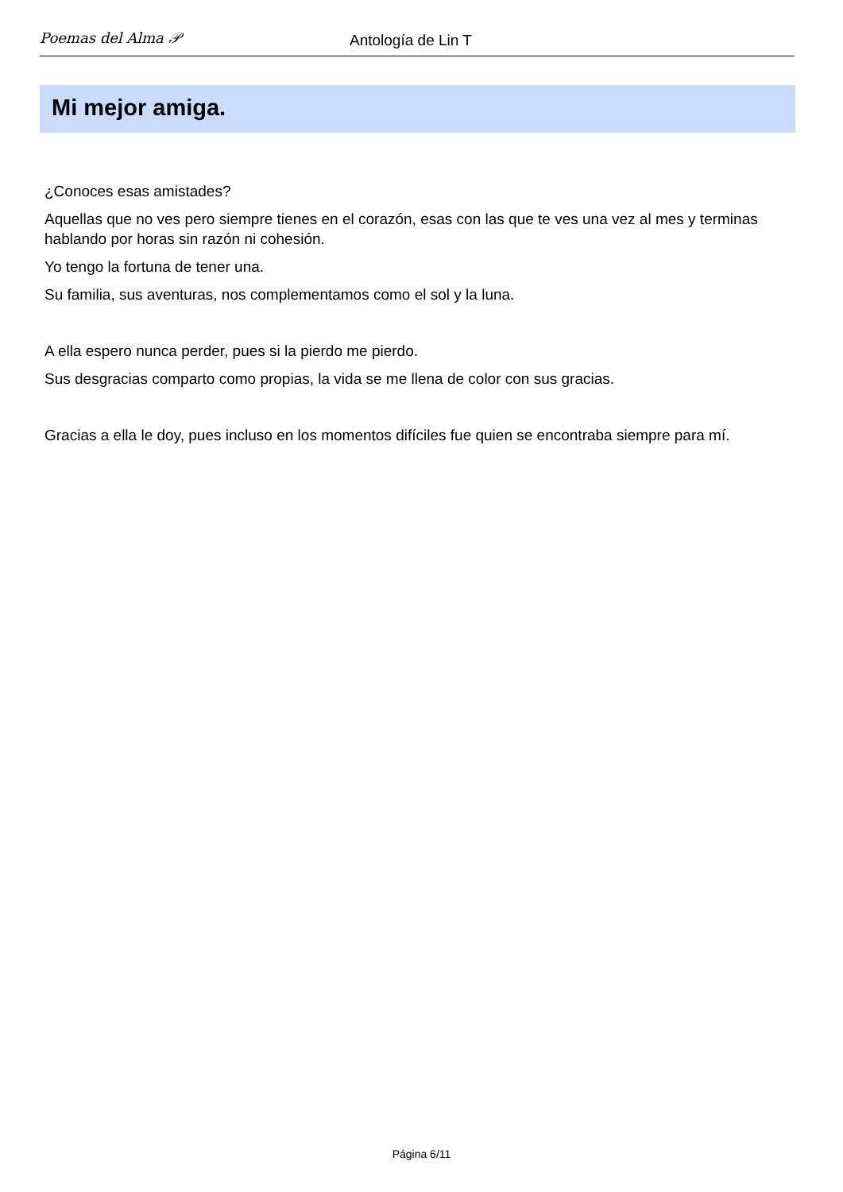Poemas del Alma 𝒫
Antología de Lin T
Mi mejor amiga.
¿Conoces esas amistades?
Aquellas que no ves pero siempre tienes en el corazón, esas con las que te ves una vez al mes y terminas hablando por horas sin razón ni cohesión.
Yo tengo la fortuna de tener una.
Su familia, sus aventuras, nos complementamos como el sol y la luna.
A ella espero nunca perder, pues si la pierdo me pierdo.
Sus desgracias comparto como propias, la vida se me llena de color con sus gracias.
Gracias a ella le doy, pues incluso en los momentos difíciles fue quien se encontraba siempre para mí.
Página 6/11